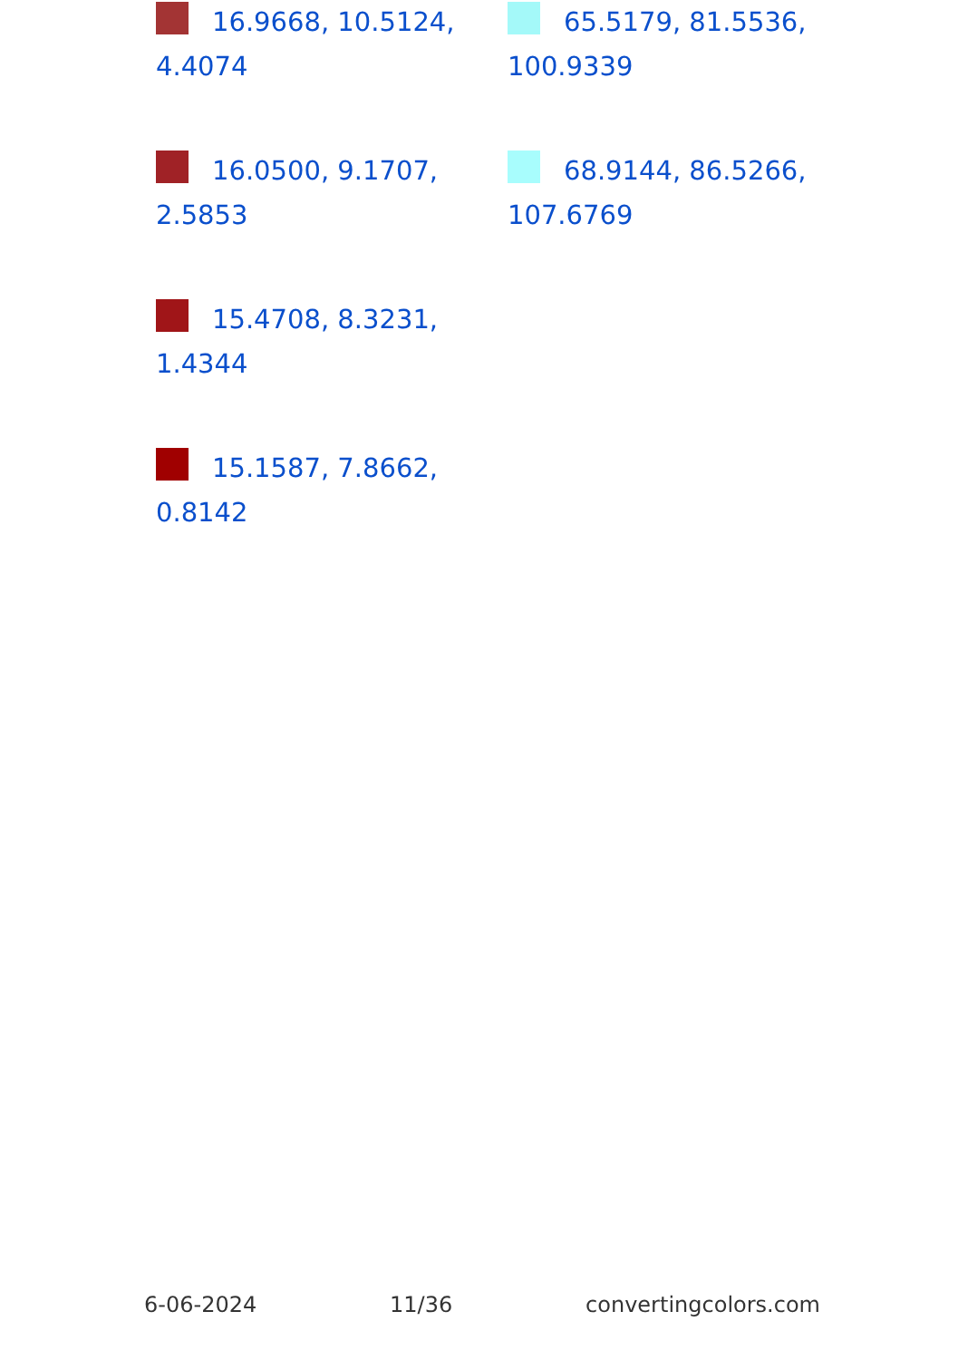16.9668, 10.5124, 4.4074
16.0500, 9.1707, 2.5853
15.4708, 8.3231, 1.4344
15.1587, 7.8662, 0.8142
65.5179, 81.5536, 100.9339
68.9144, 86.5266, 107.6769
6-06-2024 11/36 convertingcolors.com